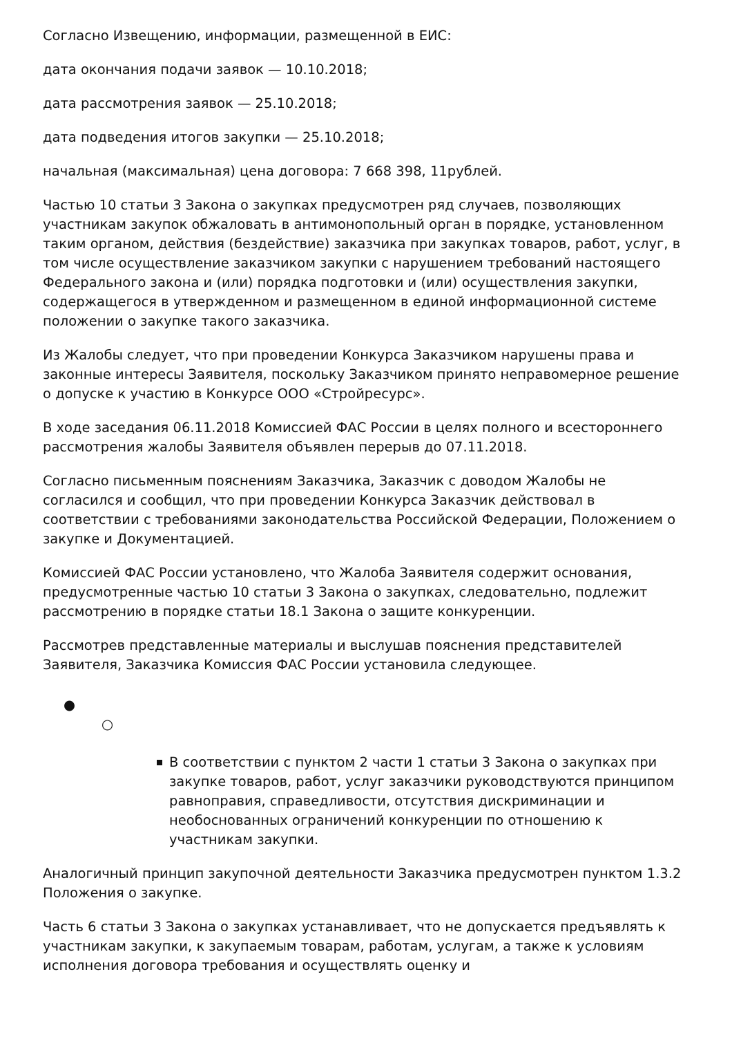Согласно Извещению, информации, размещенной в ЕИС:
дата окончания подачи заявок — 10.10.2018;
дата рассмотрения заявок — 25.10.2018;
дата подведения итогов закупки — 25.10.2018;
начальная (максимальная) цена договора: 7 668 398, 11рублей.
Частью 10 статьи 3 Закона о закупках предусмотрен ряд случаев, позволяющих участникам закупок обжаловать в антимонопольный орган в порядке, установленном таким органом, действия (бездействие) заказчика при закупках товаров, работ, услуг, в том числе осуществление заказчиком закупки с нарушением требований настоящего Федерального закона и (или) порядка подготовки и (или) осуществления закупки, содержащегося в утвержденном и размещенном в единой информационной системе положении о закупке такого заказчика.
Из Жалобы следует, что при проведении Конкурса Заказчиком нарушены права и законные интересы Заявителя, поскольку Заказчиком принято неправомерное решение о допуске к участию в Конкурсе ООО «Стройресурс».
В ходе заседания 06.11.2018 Комиссией ФАС России в целях полного и всестороннего рассмотрения жалобы Заявителя объявлен перерыв до 07.11.2018.
Согласно письменным пояснениям Заказчика, Заказчик с доводом Жалобы не согласился и сообщил, что при проведении Конкурса Заказчик действовал в соответствии с требованиями законодательства Российской Федерации, Положением о закупке и Документацией.
Комиссией ФАС России установлено, что Жалоба Заявителя содержит основания, предусмотренные частью 10 статьи 3 Закона о закупках, следовательно, подлежит рассмотрению в порядке статьи 18.1 Закона о защите конкуренции.
Рассмотрев представленные материалы и выслушав пояснения представителей Заявителя, Заказчика Комиссия ФАС России установила следующее.
●
○
В соответствии с пунктом 2 части 1 статьи 3 Закона о закупках при закупке товаров, работ, услуг заказчики руководствуются принципом равноправия, справедливости, отсутствия дискриминации и необоснованных ограничений конкуренции по отношению к участникам закупки.
Аналогичный принцип закупочной деятельности Заказчика предусмотрен пунктом 1.3.2 Положения о закупке.
Часть 6 статьи 3 Закона о закупках устанавливает, что не допускается предъявлять к участникам закупки, к закупаемым товарам, работам, услугам, а также к условиям исполнения договора требования и осуществлять оценку и